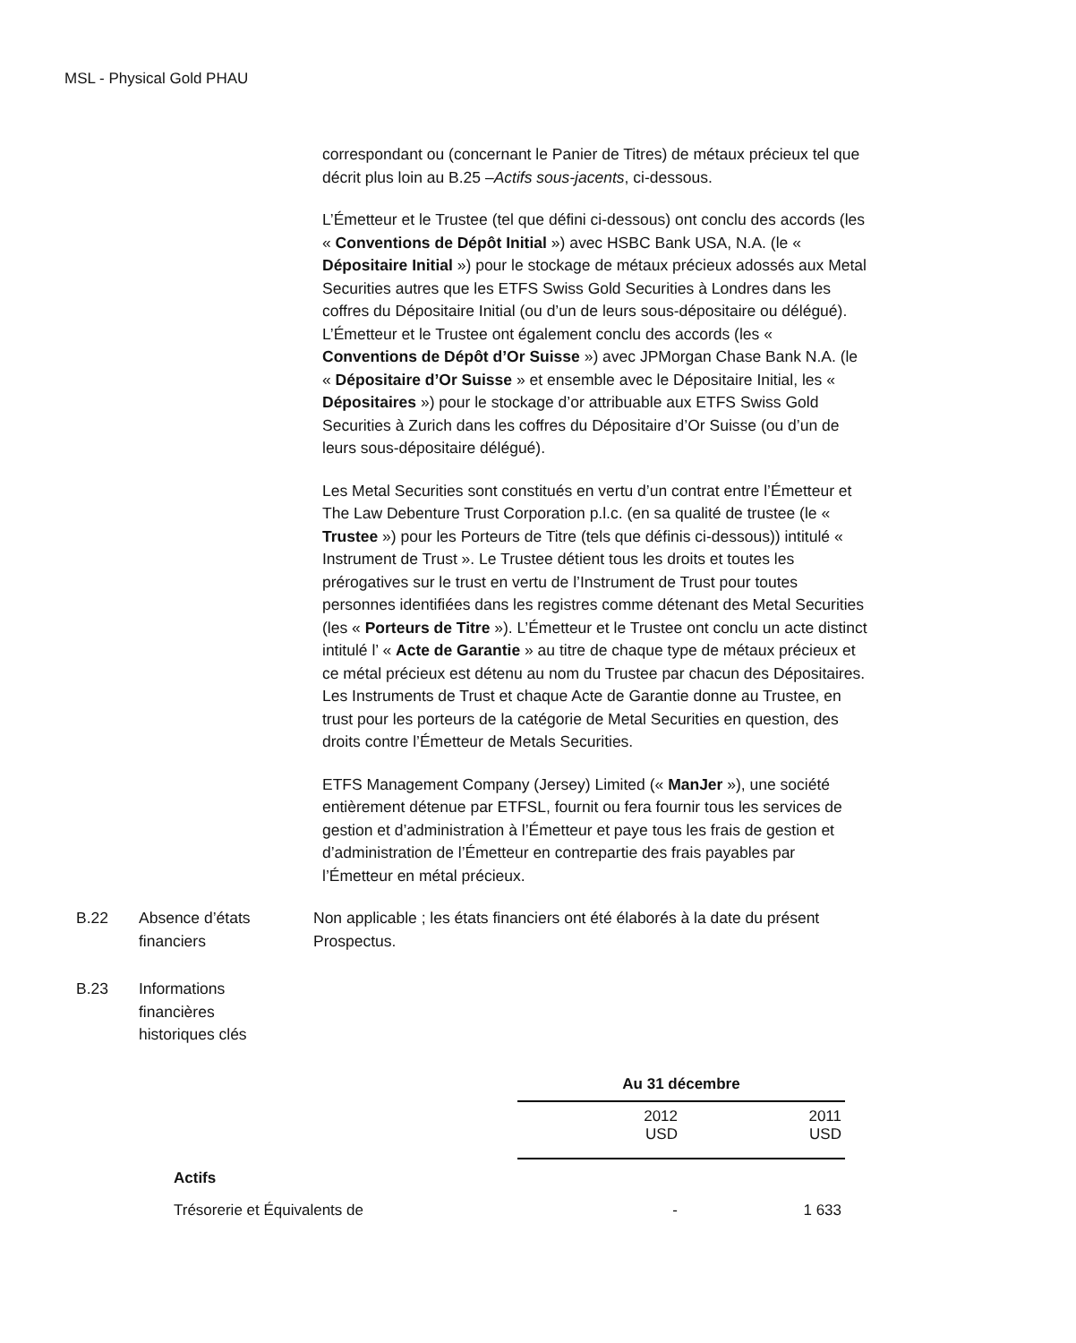MSL - Physical Gold PHAU
correspondant ou (concernant le Panier de Titres) de métaux précieux tel que décrit plus loin au B.25 –Actifs sous-jacents, ci-dessous.
L’Émetteur et le Trustee (tel que défini ci-dessous) ont conclu des accords (les « Conventions de Dépôt Initial ») avec HSBC Bank USA, N.A. (le « Dépositaire Initial ») pour le stockage de métaux précieux adossés aux Metal Securities autres que les ETFS Swiss Gold Securities à Londres dans les coffres du Dépositaire Initial (ou d’un de leurs sous-dépositaire ou délégué). L’Émetteur et le Trustee ont également conclu des accords (les « Conventions de Dépôt d’Or Suisse ») avec JPMorgan Chase Bank N.A. (le « Dépositaire d’Or Suisse » et ensemble avec le Dépositaire Initial, les « Dépositaires ») pour le stockage d’or attribuable aux ETFS Swiss Gold Securities à Zurich dans les coffres du Dépositaire d’Or Suisse (ou d’un de leurs sous-dépositaire délégué).
Les Metal Securities sont constitués en vertu d’un contrat entre l’Émetteur et The Law Debenture Trust Corporation p.l.c. (en sa qualité de trustee (le « Trustee ») pour les Porteurs de Titre (tels que définis ci-dessous)) intitulé « Instrument de Trust ». Le Trustee détient tous les droits et toutes les prérogatives sur le trust en vertu de l’Instrument de Trust pour toutes personnes identifiées dans les registres comme détenant des Metal Securities (les « Porteurs de Titre »). L’Émetteur et le Trustee ont conclu un acte distinct intitulé l’ « Acte de Garantie » au titre de chaque type de métaux précieux et ce métal précieux est détenu au nom du Trustee par chacun des Dépositaires. Les Instruments de Trust et chaque Acte de Garantie donne au Trustee, en trust pour les porteurs de la catégorie de Metal Securities en question, des droits contre l’Émetteur de Metals Securities.
ETFS Management Company (Jersey) Limited (« ManJer »), une société entièrement détenue par ETFSL, fournit ou fera fournir tous les services de gestion et d’administration à l’Émetteur et paye tous les frais de gestion et d’administration de l’Émetteur en contrepartie des frais payables par l’Émetteur en métal précieux.
B.22 Absence d’états financiers
Non applicable ; les états financiers ont été élaborés à la date du présent Prospectus.
B.23 Informations financières historiques clés
| | Au 31 décembre | |
| | 2012 USD | 2011 USD |
| Actifs | | |
| Trésorerie et Équivalents de | - | 1 633 |